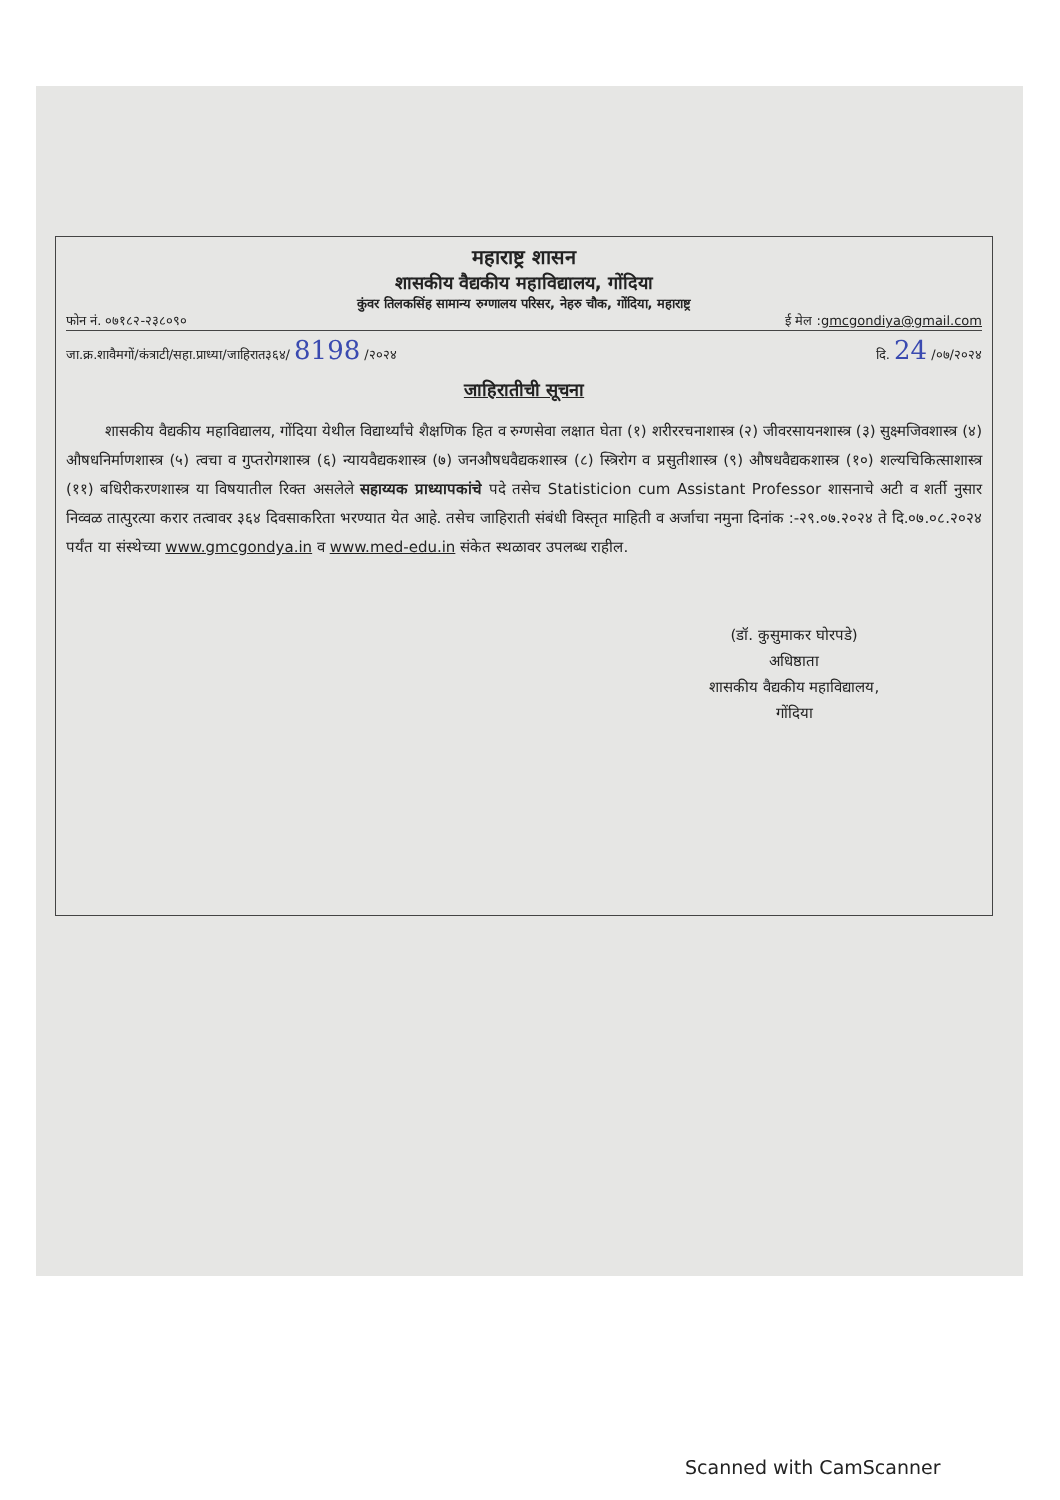महाराष्ट्र शासन
शासकीय वैद्यकीय महाविद्यालय, गोंदिया
कुंवर तिलकसिंह सामान्य रुग्णालय परिसर, नेहरु चौक, गोंदिया, महाराष्ट्र
फोन नं. ०७१८२-२३८०९० ई मेल :gmcgondiya@gmail.com
जा.क्र.शावैमगों/कंत्राटी/सहा.प्राध्या/जाहिरात३६४/ 8198 /२०२४ दि. 24 /०७/२०२४
जाहिरातीची सूचना
शासकीय वैद्यकीय महाविद्यालय, गोंदिया येथील विद्यार्थ्यांचे शैक्षणिक हित व रुग्णसेवा लक्षात घेता (१) शरीररचनाशास्त्र (२) जीवरसायनशास्त्र (३) सुक्ष्मजिवशास्त्र (४) औषधनिर्माणशास्त्र (५) त्वचा व गुप्तरोगशास्त्र (६) न्यायवैद्यकशास्त्र (७) जनऔषधवैद्यकशास्त्र (८) स्त्रिरोग व प्रसुतीशास्त्र (९) औषधवैद्यकशास्त्र (१०) शल्यचिकित्साशास्त्र (११) बधिरीकरणशास्त्र या विषयातील रिक्त असलेले सहाय्यक प्राध्यापकांचे पदे तसेच Statisticion cum Assistant Professor शासनाचे अटी व शर्ती नुसार निव्वळ तात्पुरत्या करार तत्वावर ३६४ दिवसाकरिता भरण्यात येत आहे. तसेच जाहिराती संबंधी विस्तृत माहिती व अर्जाचा नमुना दिनांक :-२९.०७.२०२४ ते दि.०७.०८.२०२४ पर्यंत या संस्थेच्या www.gmcgondya.in व www.med-edu.in संकेत स्थळावर उपलब्ध राहील.
(डॉ. कुसुमाकर घोरपडे)
अधिष्ठाता
शासकीय वैद्यकीय महाविद्यालय,
गोंदिया
Scanned with CamScanner